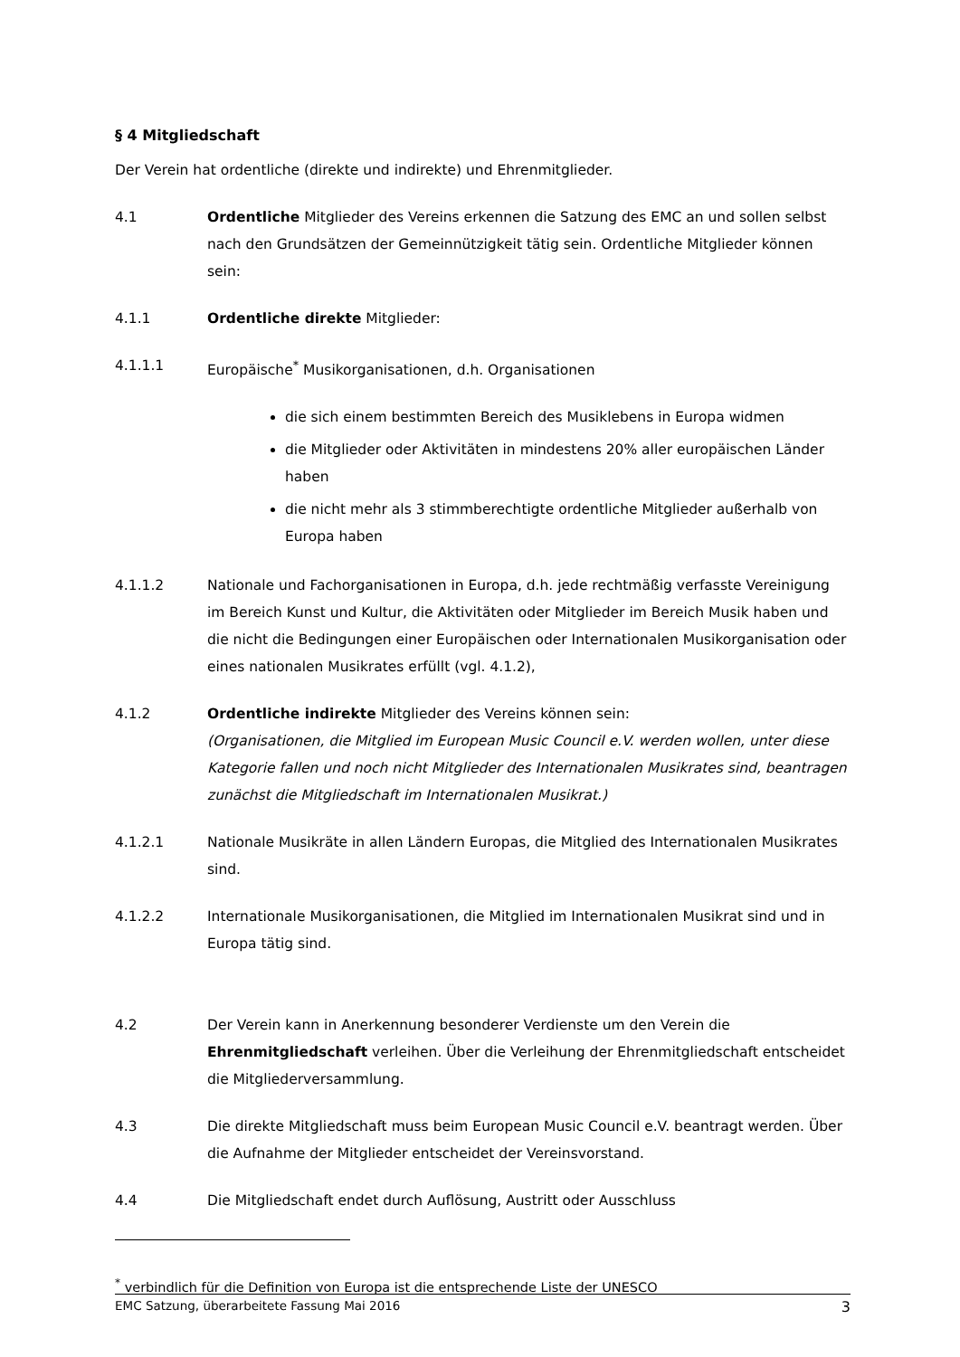§ 4 Mitgliedschaft
Der Verein hat ordentliche (direkte und indirekte) und Ehrenmitglieder.
4.1 Ordentliche Mitglieder des Vereins erkennen die Satzung des EMC an und sollen selbst nach den Grundsätzen der Gemeinnützigkeit tätig sein. Ordentliche Mitglieder können sein:
4.1.1 Ordentliche direkte Mitglieder:
4.1.1.1 Europäische<sup>*</sup> Musikorganisationen, d.h. Organisationen
die sich einem bestimmten Bereich des Musiklebens in Europa widmen
die Mitglieder oder Aktivitäten in mindestens 20% aller europäischen Länder haben
die nicht mehr als 3 stimmberechtigte ordentliche Mitglieder außerhalb von Europa haben
4.1.1.2 Nationale und Fachorganisationen in Europa, d.h. jede rechtmäßig verfasste Vereinigung im Bereich Kunst und Kultur, die Aktivitäten oder Mitglieder im Bereich Musik haben und die nicht die Bedingungen einer Europäischen oder Internationalen Musikorganisation oder eines nationalen Musikrates erfüllt (vgl. 4.1.2),
4.1.2 Ordentliche indirekte Mitglieder des Vereins können sein:
(Organisationen, die Mitglied im European Music Council e.V. werden wollen, unter diese Kategorie fallen und noch nicht Mitglieder des Internationalen Musikrates sind, beantragen zunächst die Mitgliedschaft im Internationalen Musikrat.)
4.1.2.1 Nationale Musikräte in allen Ländern Europas, die Mitglied des Internationalen Musikrates sind.
4.1.2.2 Internationale Musikorganisationen, die Mitglied im Internationalen Musikrat sind und in Europa tätig sind.
4.2 Der Verein kann in Anerkennung besonderer Verdienste um den Verein die Ehrenmitgliedschaft verleihen. Über die Verleihung der Ehrenmitgliedschaft entscheidet die Mitgliederversammlung.
4.3 Die direkte Mitgliedschaft muss beim European Music Council e.V. beantragt werden. Über die Aufnahme der Mitglieder entscheidet der Vereinsvorstand.
4.4 Die Mitgliedschaft endet durch Auflösung, Austritt oder Ausschluss
<sup>*</sup> verbindlich für die Definition von Europa ist die entsprechende Liste der UNESCO
EMC Satzung, überarbeitete Fassung Mai 2016 3